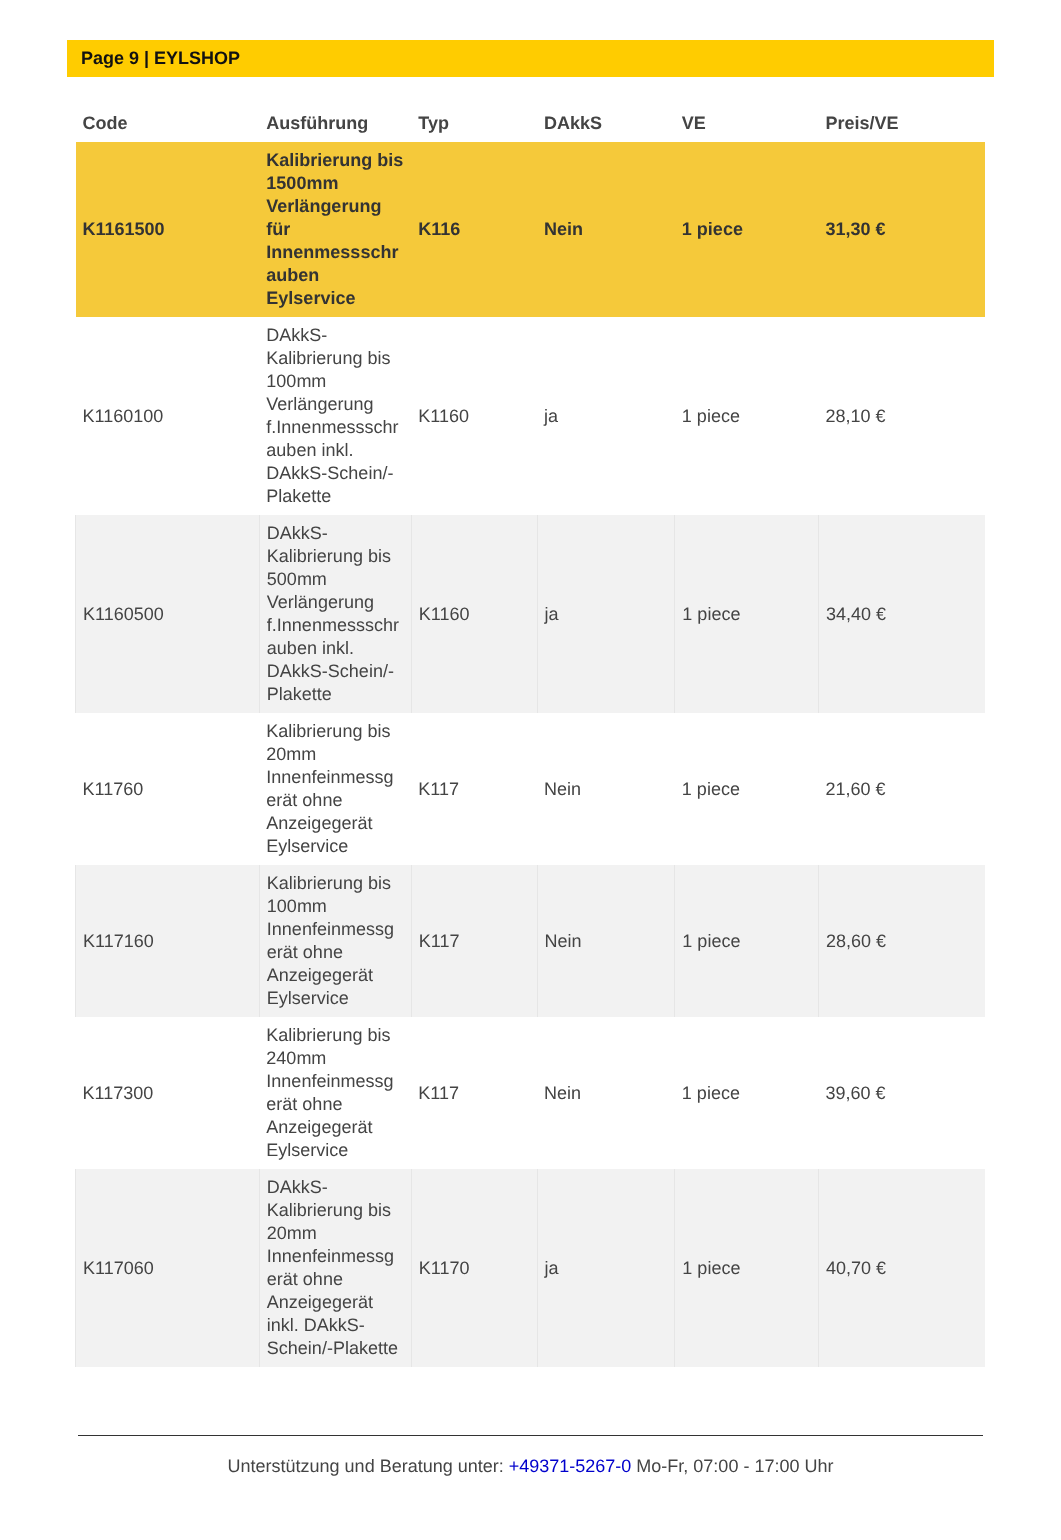Page 9 | EYLSHOP
| Code | Ausführung | Typ | DAkkS | VE | Preis/VE |
| --- | --- | --- | --- | --- | --- |
| K1161500 | Kalibrierung bis 1500mm Verlängerung für Innenmessschr auben Eylservice | K116 | Nein | 1 piece | 31,30 € |
| K1160100 | DAkkS-Kalibrierung bis 100mm Verlängerung f.Innenmessschr auben inkl. DAkkS-Schein/-Plakette | K1160 | ja | 1 piece | 28,10 € |
| K1160500 | DAkkS-Kalibrierung bis 500mm Verlängerung f.Innenmessschr auben inkl. DAkkS-Schein/-Plakette | K1160 | ja | 1 piece | 34,40 € |
| K11760 | Kalibrierung bis 20mm Innenfeinmessg erät ohne Anzeigegerät Eylservice | K117 | Nein | 1 piece | 21,60 € |
| K117160 | Kalibrierung bis 100mm Innenfeinmessg erät ohne Anzeigegerät Eylservice | K117 | Nein | 1 piece | 28,60 € |
| K117300 | Kalibrierung bis 240mm Innenfeinmessg erät ohne Anzeigegerät Eylservice | K117 | Nein | 1 piece | 39,60 € |
| K117060 | DAkkS-Kalibrierung bis 20mm Innenfeinmessg erät ohne Anzeigegerät inkl. DAkkS-Schein/-Plakette | K1170 | ja | 1 piece | 40,70 € |
Unterstützung und Beratung unter: +49371-5267-0 Mo-Fr, 07:00 - 17:00 Uhr